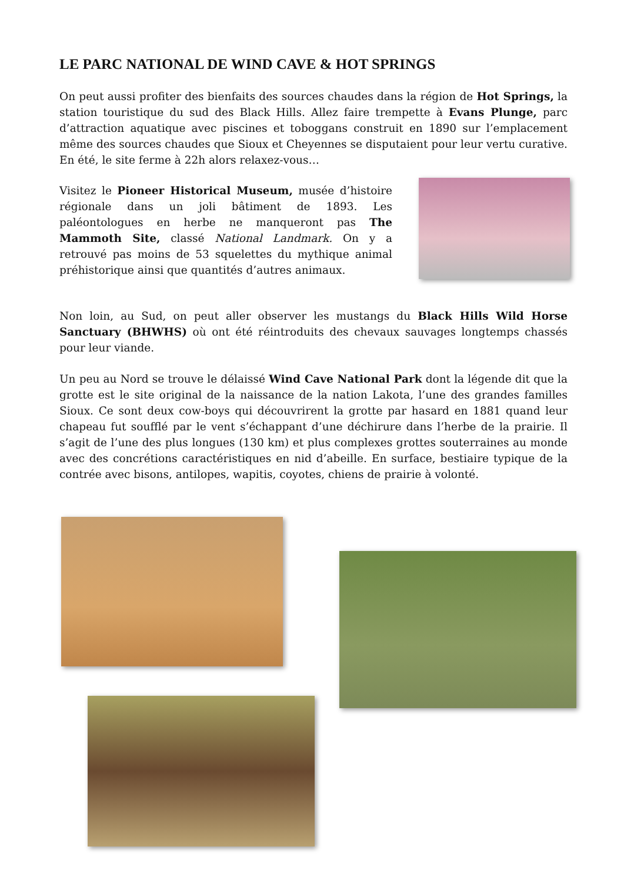LE PARC NATIONAL DE WIND CAVE & HOT SPRINGS
On peut aussi profiter des bienfaits des sources chaudes dans la région de Hot Springs, la station touristique du sud des Black Hills. Allez faire trempette à Evans Plunge, parc d’attraction aquatique avec piscines et toboggans construit en 1890 sur l’emplacement même des sources chaudes que Sioux et Cheyennes se disputaient pour leur vertu curative. En été, le site ferme à 22h alors relaxez-vous…
Visitez le Pioneer Historical Museum, musée d’histoire régionale dans un joli bâtiment de 1893. Les paléontologues en herbe ne manqueront pas The Mammoth Site, classé National Landmark. On y a retrouvé pas moins de 53 squelettes du mythique animal préhistorique ainsi que quantités d’autres animaux.
Non loin, au Sud, on peut aller observer les mustangs du Black Hills Wild Horse Sanctuary (BHWHS) où ont été réintroduits des chevaux sauvages longtemps chassés pour leur viande.
Un peu au Nord se trouve le délaissé Wind Cave National Park dont la légende dit que la grotte est le site original de la naissance de la nation Lakota, l’une des grandes familles Sioux. Ce sont deux cow-boys qui découvrirent la grotte par hasard en 1881 quand leur chapeau fut soufflé par le vent s’échappant d’une déchirure dans l’herbe de la prairie. Il s’agit de l’une des plus longues (130 km) et plus complexes grottes souterraines au monde avec des concrétions caractéristiques en nid d’abeille. En surface, bestiaire typique de la contrée avec bisons, antilopes, wapitis, coyotes, chiens de prairie à volonté.